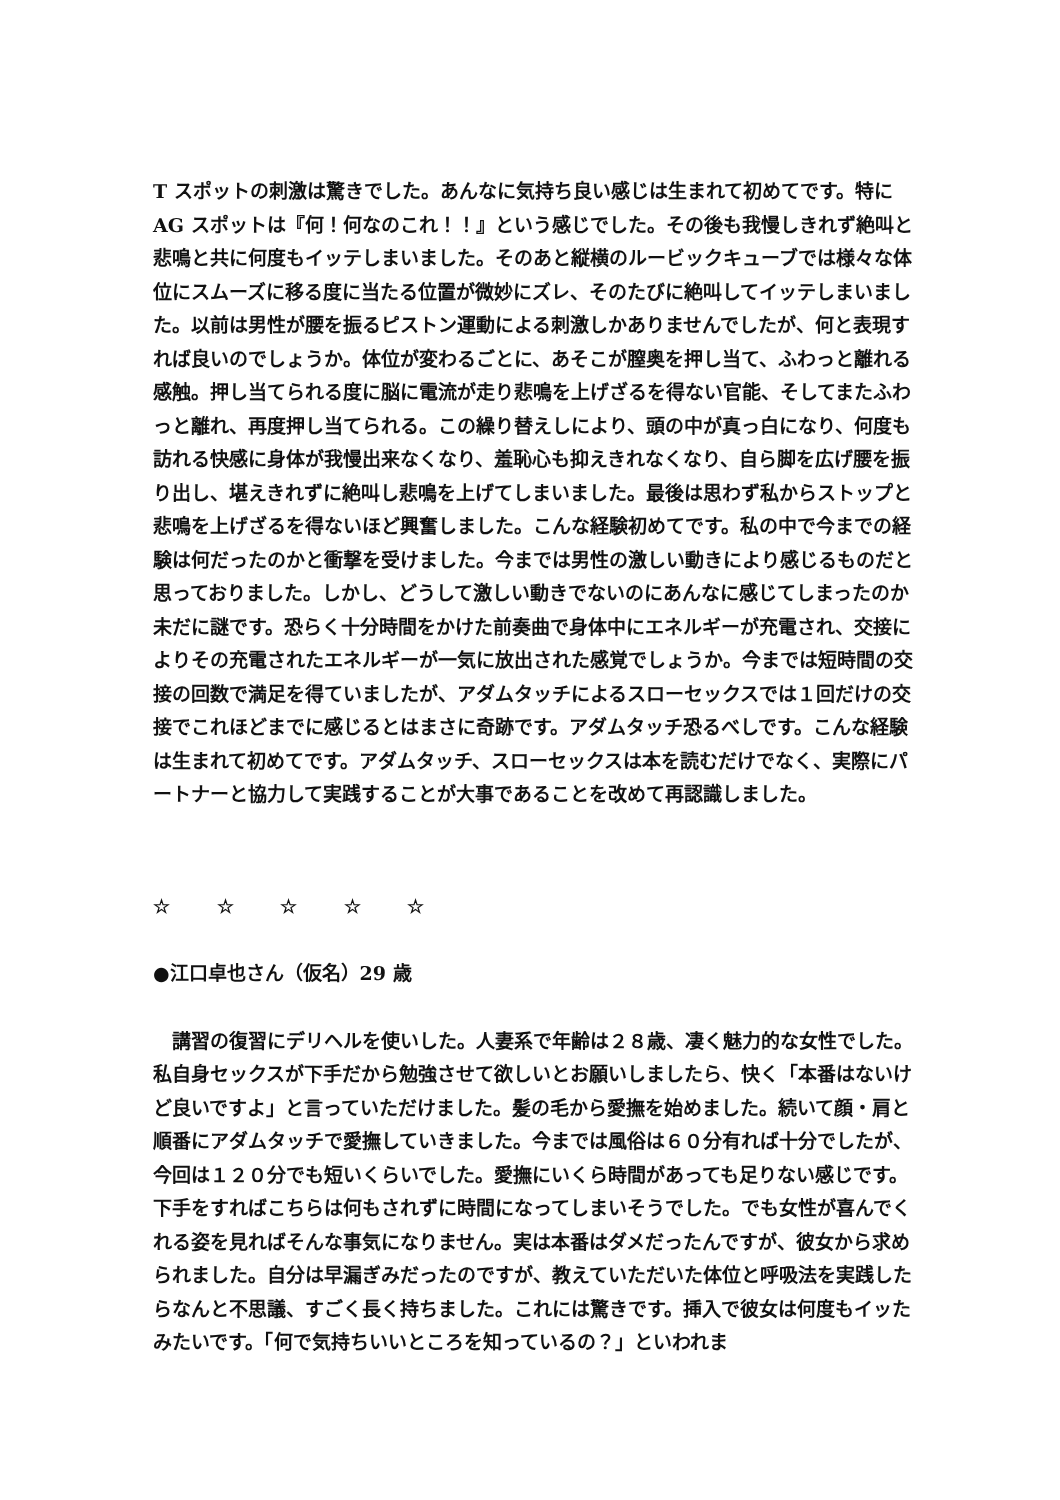T スポットの刺激は驚きでした。あんなに気持ち良い感じは生まれて初めてです。特にAG スポットは『何！何なのこれ！！』という感じでした。その後も我慢しきれず絶叫と悲鳴と共に何度もイッテしまいました。そのあと縦横のルービックキューブでは様々な体位にスムーズに移る度に当たる位置が微妙にズレ、そのたびに絶叫してイッテしまいました。以前は男性が腰を振るピストン運動による刺激しかありませんでしたが、何と表現すれば良いのでしょうか。体位が変わるごとに、あそこが膣奥を押し当て、ふわっと離れる感触。押し当てられる度に脳に電流が走り悲鳴を上げざるを得ない官能、そしてまたふわっと離れ、再度押し当てられる。この繰り替えしにより、頭の中が真っ白になり、何度も訪れる快感に身体が我慢出来なくなり、羞恥心も抑えきれなくなり、自ら脚を広げ腰を振り出し、堪えきれずに絶叫し悲鳴を上げてしまいました。最後は思わず私からストップと悲鳴を上げざるを得ないほど興奮しました。こんな経験初めてです。私の中で今までの経験は何だったのかと衝撃を受けました。今までは男性の激しい動きにより感じるものだと思っておりました。しかし、どうして激しい動きでないのにあんなに感じてしまったのか未だに謎です。恐らく十分時間をかけた前奏曲で身体中にエネルギーが充電され、交接によりその充電されたエネルギーが一気に放出された感覚でしょうか。今までは短時間の交接の回数で満足を得ていましたが、アダムタッチによるスローセックスでは１回だけの交接でこれほどまでに感じるとはまさに奇跡です。アダムタッチ恐るべしです。こんな経験は生まれて初めてです。アダムタッチ、スローセックスは本を読むだけでなく、実際にパートナーと協力して実践することが大事であることを改めて再認識しました。
☆ ☆ ☆ ☆ ☆
●江口卓也さん（仮名）29 歳
　講習の復習にデリヘルを使いした。人妻系で年齢は２８歳、凄く魅力的な女性でした。私自身セックスが下手だから勉強させて欲しいとお願いしましたら、快く「本番はないけど良いですよ」と言っていただけました。髪の毛から愛撫を始めました。続いて顔・肩と順番にアダムタッチで愛撫していきました。今までは風俗は６０分有れば十分でしたが、今回は１２０分でも短いくらいでした。愛撫にいくら時間があっても足りない感じです。下手をすればこちらは何もされずに時間になってしまいそうでした。でも女性が喜んでくれる姿を見ればそんな事気になりません。実は本番はダメだったんですが、彼女から求められました。自分は早漏ぎみだったのですが、教えていただいた体位と呼吸法を実践したらなんと不思議、すごく長く持ちました。これには驚きです。挿入で彼女は何度もイッたみたいです。「何で気持ちいいところを知っているの？」といわれま